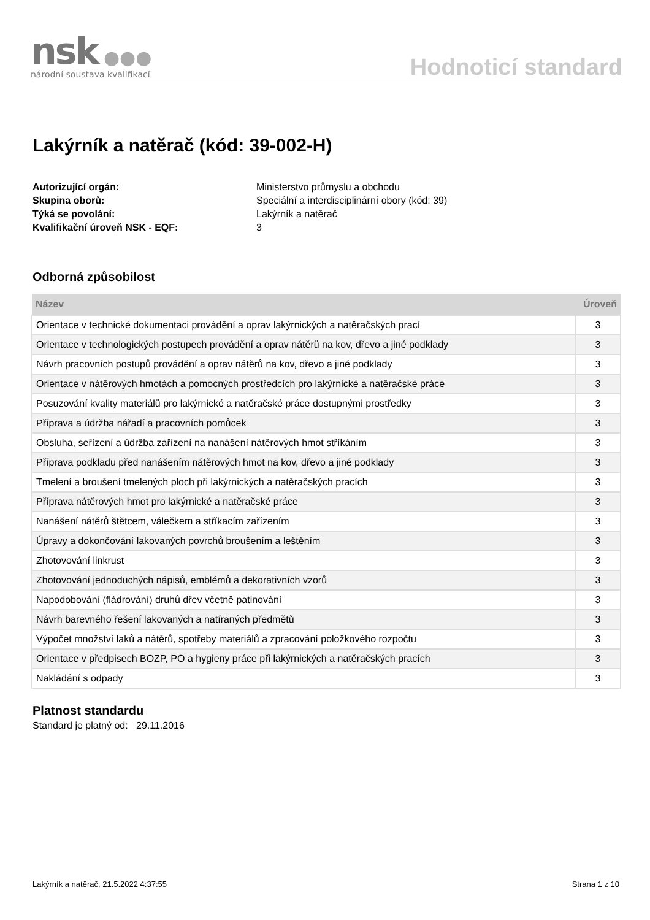nsk ●●●
národní soustava kvalifikací
Hodnoticí standard
Lakýrník a natěrač (kód: 39-002-H)
Autorizující orgán: Ministerstvo průmyslu a obchodu Skupina oborů: Speciální a interdisciplinární obory (kód: 39) Týká se povolání: Lakýrník a natěrač Kvalifikační úroveň NSK - EQF: 3
Odborná způsobilost
| Název | Úroveň |
| --- | --- |
| Orientace v technické dokumentaci provádění a oprav lakýrnických a natěračských prací | 3 |
| Orientace v technologických postupech provádění a oprav nátěrů na kov, dřevo a jiné podklady | 3 |
| Návrh pracovních postupů provádění a oprav nátěrů na kov, dřevo a jiné podklady | 3 |
| Orientace v nátěrových hmotách a pomocných prostředcích pro lakýrnické a natěračské práce | 3 |
| Posuzování kvality materiálů pro lakýrnické a natěračské práce dostupnými prostředky | 3 |
| Příprava a údržba nářadí a pracovních pomůcek | 3 |
| Obsluha, seřízení a údržba zařízení na nanášení nátěrových hmot stříkáním | 3 |
| Příprava podkladu před nanášením nátěrových hmot na kov, dřevo a jiné podklady | 3 |
| Tmelení a broušení tmelených ploch při lakýrnických a natěračských pracích | 3 |
| Příprava nátěrových hmot pro lakýrnické a natěračské práce | 3 |
| Nanášení nátěrů štětcem, válečkem a stříkacím zařízením | 3 |
| Úpravy a dokončování lakovaných povrchů broušením a leštěním | 3 |
| Zhotovování linkrust | 3 |
| Zhotovování jednoduchých nápisů, emblémů a dekorativních vzorů | 3 |
| Napodobování (fládrování) druhů dřev včetně patinování | 3 |
| Návrh barevného řešení lakovaných a natíraných předmětů | 3 |
| Výpočet množství laků a nátěrů, spotřeby materiálů a zpracování položkového rozpočtu | 3 |
| Orientace v předpisech BOZP, PO a hygieny práce při lakýrnických a natěračských pracích | 3 |
| Nakládání s odpady | 3 |
Platnost standardu
Standard je platný od: 29.11.2016
Lakýrník a natěrač, 21.5.2022 4:37:55 Strana 1 z 10